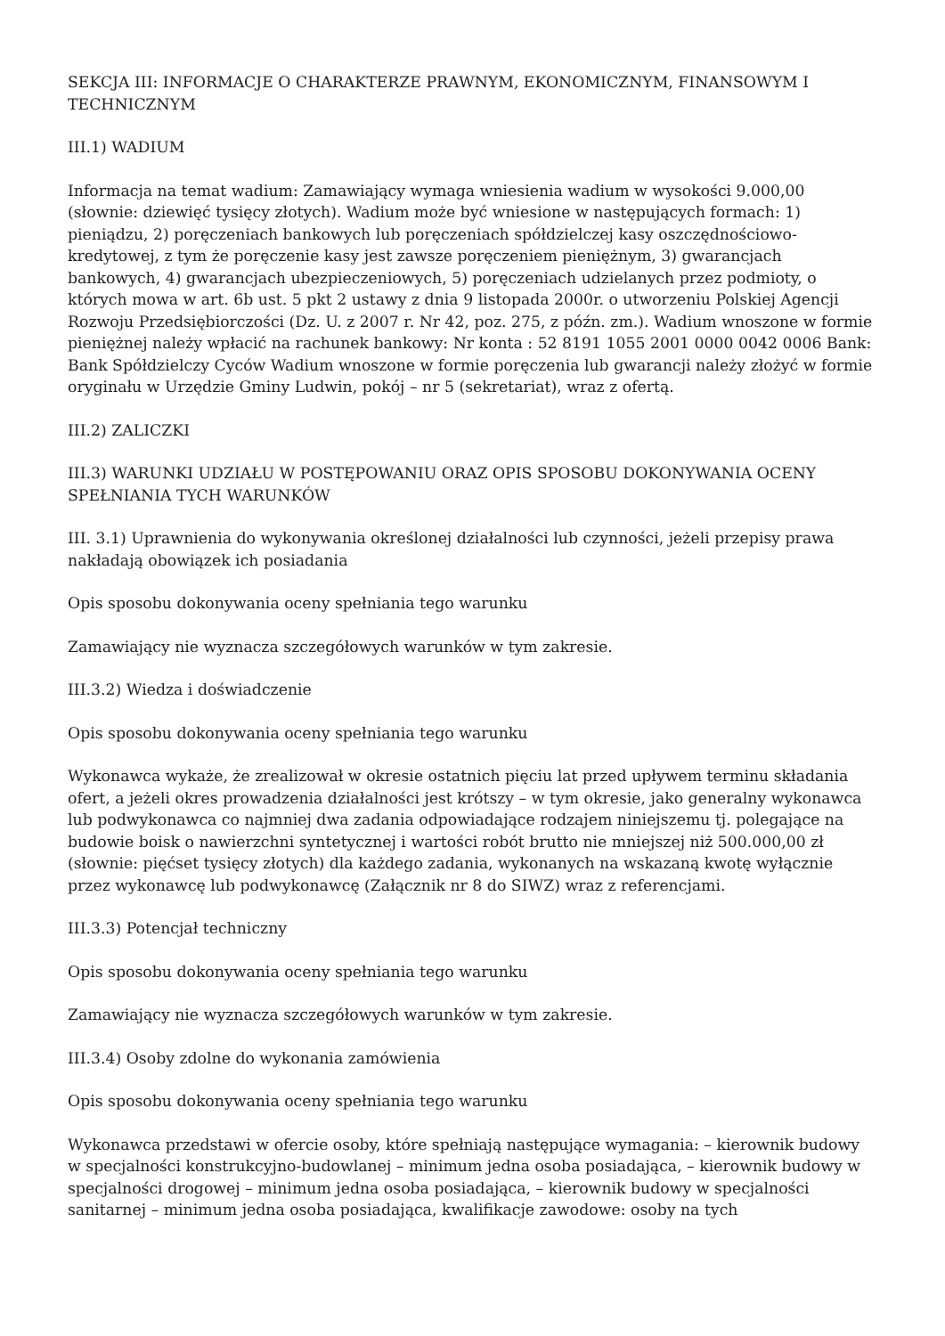SEKCJA III: INFORMACJE O CHARAKTERZE PRAWNYM, EKONOMICZNYM, FINANSOWYM I TECHNICZNYM
III.1) WADIUM
Informacja na temat wadium: Zamawiający wymaga wniesienia wadium w wysokości 9.000,00 (słownie: dziewięć tysięcy złotych). Wadium może być wniesione w następujących formach: 1) pieniądzu, 2) poręczeniach bankowych lub poręczeniach spółdzielczej kasy oszczędnościowo-kredytowej, z tym że poręczenie kasy jest zawsze poręczeniem pieniężnym, 3) gwarancjach bankowych, 4) gwarancjach ubezpieczeniowych, 5) poręczeniach udzielanych przez podmioty, o których mowa w art. 6b ust. 5 pkt 2 ustawy z dnia 9 listopada 2000r. o utworzeniu Polskiej Agencji Rozwoju Przedsiębiorczości (Dz. U. z 2007 r. Nr 42, poz. 275, z późn. zm.). Wadium wnoszone w formie pieniężnej należy wpłacić na rachunek bankowy: Nr konta : 52 8191 1055 2001 0000 0042 0006 Bank: Bank Spółdzielczy Cyców Wadium wnoszone w formie poręczenia lub gwarancji należy złożyć w formie oryginału w Urzędzie Gminy Ludwin, pokój – nr 5 (sekretariat), wraz z ofertą.
III.2) ZALICZKI
III.3) WARUNKI UDZIAŁU W POSTĘPOWANIU ORAZ OPIS SPOSOBU DOKONYWANIA OCENY SPEŁNIANIA TYCH WARUNKÓW
III. 3.1) Uprawnienia do wykonywania określonej działalności lub czynności, jeżeli przepisy prawa nakładają obowiązek ich posiadania
Opis sposobu dokonywania oceny spełniania tego warunku
Zamawiający nie wyznacza szczegółowych warunków w tym zakresie.
III.3.2) Wiedza i doświadczenie
Opis sposobu dokonywania oceny spełniania tego warunku
Wykonawca wykaże, że zrealizował w okresie ostatnich pięciu lat przed upływem terminu składania ofert, a jeżeli okres prowadzenia działalności jest krótszy – w tym okresie, jako generalny wykonawca lub podwykonawca co najmniej dwa zadania odpowiadające rodzajem niniejszemu tj. polegające na budowie boisk o nawierzchni syntetycznej i wartości robót brutto nie mniejszej niż 500.000,00 zł (słownie: pięćset tysięcy złotych) dla każdego zadania, wykonanych na wskazaną kwotę wyłącznie przez wykonawcę lub podwykonawcę (Załącznik nr 8 do SIWZ) wraz z referencjami.
III.3.3) Potencjał techniczny
Opis sposobu dokonywania oceny spełniania tego warunku
Zamawiający nie wyznacza szczegółowych warunków w tym zakresie.
III.3.4) Osoby zdolne do wykonania zamówienia
Opis sposobu dokonywania oceny spełniania tego warunku
Wykonawca przedstawi w ofercie osoby, które spełniają następujące wymagania: – kierownik budowy w specjalności konstrukcyjno-budowlanej – minimum jedna osoba posiadająca, – kierownik budowy w specjalności drogowej – minimum jedna osoba posiadająca, – kierownik budowy w specjalności sanitarnej – minimum jedna osoba posiadająca, kwalifikacje zawodowe: osoby na tych